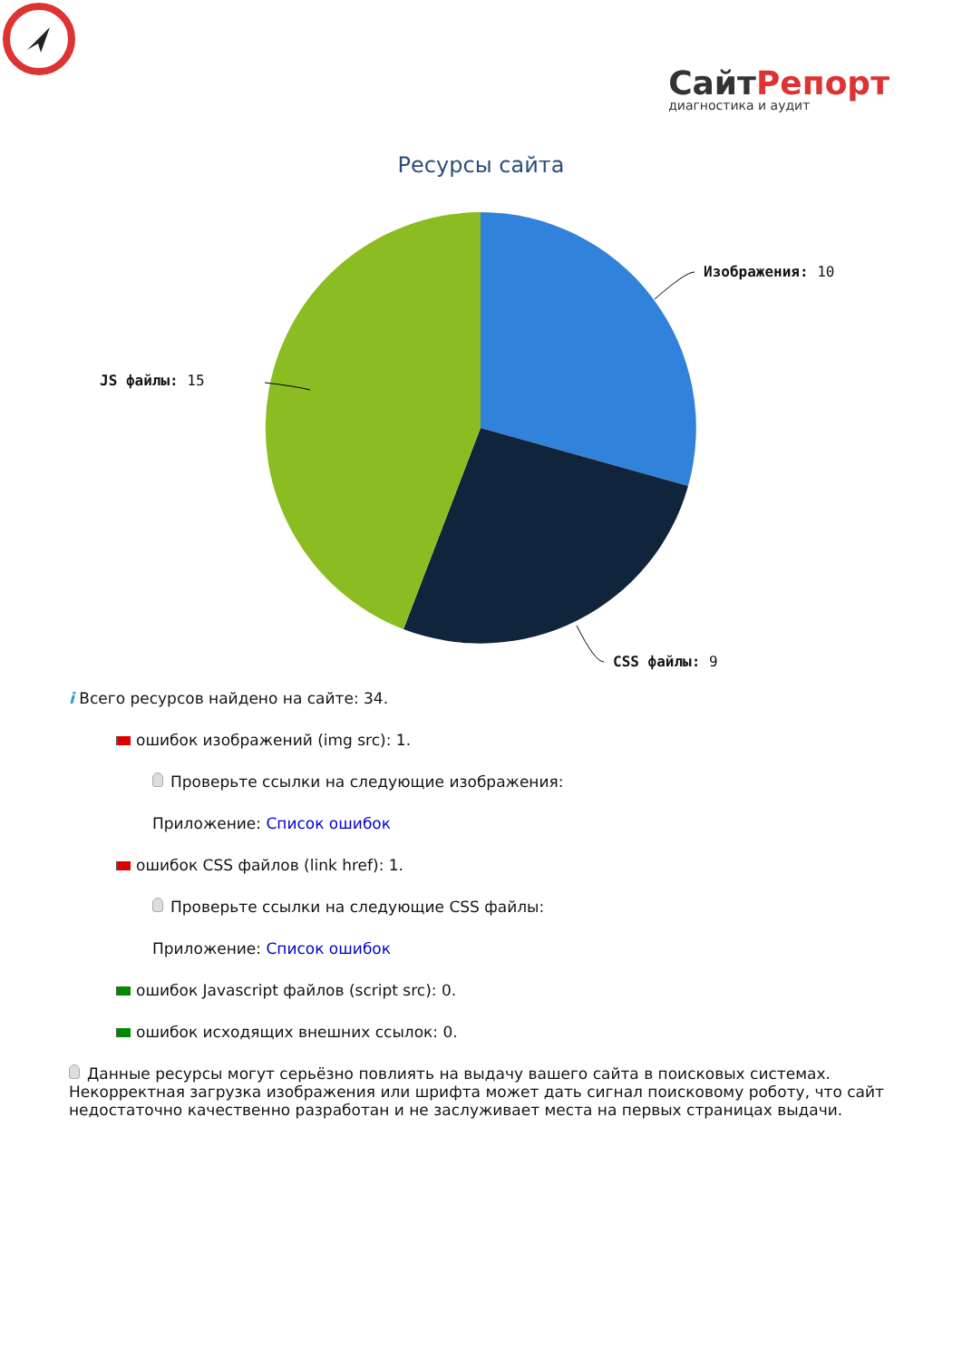СайтРепорт
диагностика и аудит
Ресурсы сайта
Изображения: 10
CSS файлы: 9
JS файлы: 15
i Всего ресурсов найдено на сайте: 34.
ошибок изображений (img src): 1.
Проверьте ссылки на следующие изображения:
Приложение: Список ошибок
ошибок CSS файлов (link href): 1.
Проверьте ссылки на следующие CSS файлы:
Приложение: Список ошибок
ошибок Javascript файлов (script src): 0.
ошибок исходящих внешних ссылок: 0.
Данные ресурсы могут серьёзно повлиять на выдачу вашего сайта в поисковых системах. Некорректная загрузка изображения или шрифта может дать сигнал поисковому роботу, что сайт недостаточно качественно разработан и не заслуживает места на первых страницах выдачи.